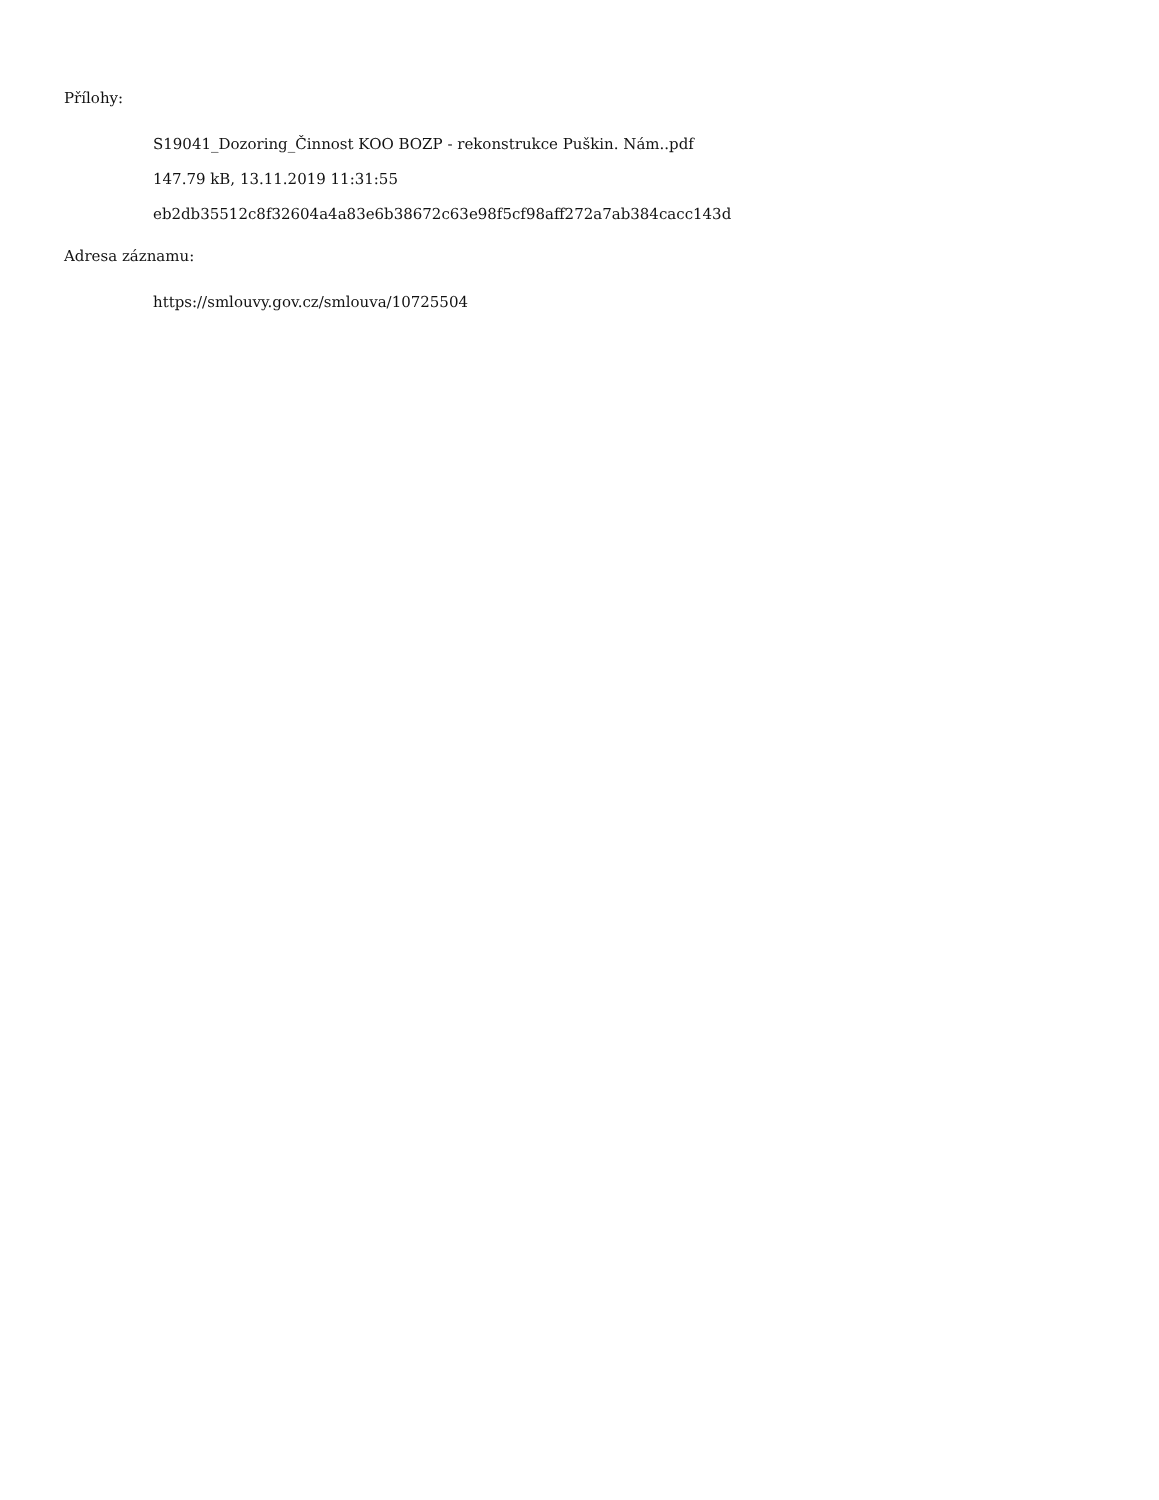Přílohy:
S19041_Dozoring_Činnost KOO BOZP - rekonstrukce Puškin. Nám..pdf
147.79 kB, 13.11.2019 11:31:55
eb2db35512c8f32604a4a83e6b38672c63e98f5cf98aff272a7ab384cacc143d
Adresa záznamu:
https://smlouvy.gov.cz/smlouva/10725504